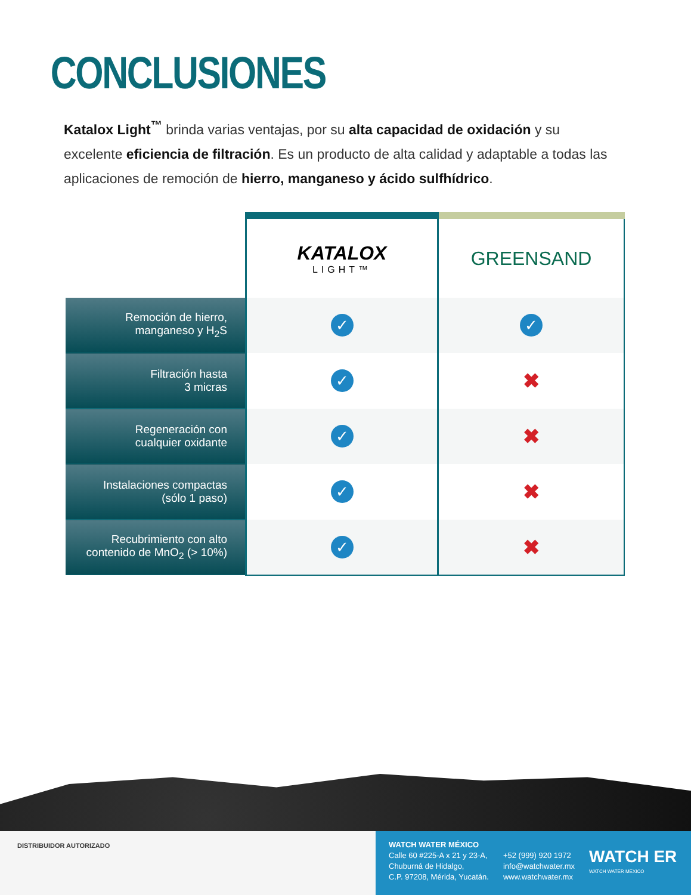CONCLUSIONES
Katalox Light<sup>™</sup> brinda varias ventajas, por su alta capacidad de oxidación y su excelente eficiencia de filtración. Es un producto de alta calidad y adaptable a todas las aplicaciones de remoción de hierro, manganeso y ácido sulfhídrico.
| | KATALOX LIGHT™ | GREENSAND |
| --- | --- | --- |
| Remoción de hierro, manganeso y H<sub>2</sub>S | ✓ | ✓ |
| Filtración hasta 3 micras | ✓ | ✖ |
| Regeneración con cualquier oxidante | ✓ | ✖ |
| Instalaciones compactas (sólo 1 paso) | ✓ | ✖ |
| Recubrimiento con alto contenido de MnO<sub>2</sub> (> 10%) | ✓ | ✖ |
DISTRIBUIDOR AUTORIZADO
WATCH WATER MÉXICO
Calle 60 #225-A x 21 y 23-A,
Chuburná de Hidalgo,
C.P. 97208, Mérida, Yucatán.
+52 (999) 920 1972
info@watchwater.mx
www.watchwater.mx
WATCH ER
WATCH WATER MEXICO